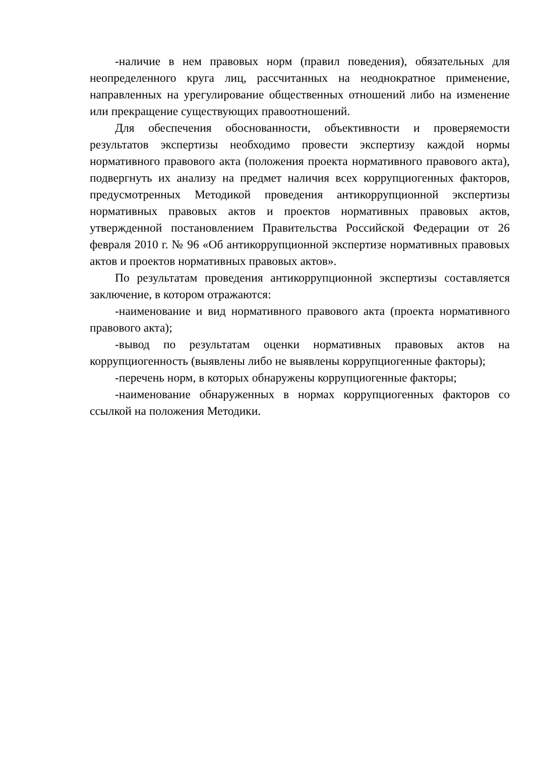-наличие в нем правовых норм (правил поведения), обязательных для неопределенного круга лиц, рассчитанных на неоднократное применение, направленных на урегулирование общественных отношений либо на изменение или прекращение существующих правоотношений.
Для обеспечения обоснованности, объективности и проверяемости результатов экспертизы необходимо провести экспертизу каждой нормы нормативного правового акта (положения проекта нормативного правового акта), подвергнуть их анализу на предмет наличия всех коррупциогенных факторов, предусмотренных Методикой проведения антикоррупционной экспертизы нормативных правовых актов и проектов нормативных правовых актов, утвержденной постановлением Правительства Российской Федерации от 26 февраля 2010 г. № 96 «Об антикоррупционной экспертизе нормативных правовых актов и проектов нормативных правовых актов».
По результатам проведения антикоррупционной экспертизы составляется заключение, в котором отражаются:
-наименование и вид нормативного правового акта (проекта нормативного правового акта);
-вывод по результатам оценки нормативных правовых актов на коррупциогенность (выявлены либо не выявлены коррупциогенные факторы);
-перечень норм, в которых обнаружены коррупциогенные факторы;
-наименование обнаруженных в нормах коррупциогенных факторов со ссылкой на положения Методики.